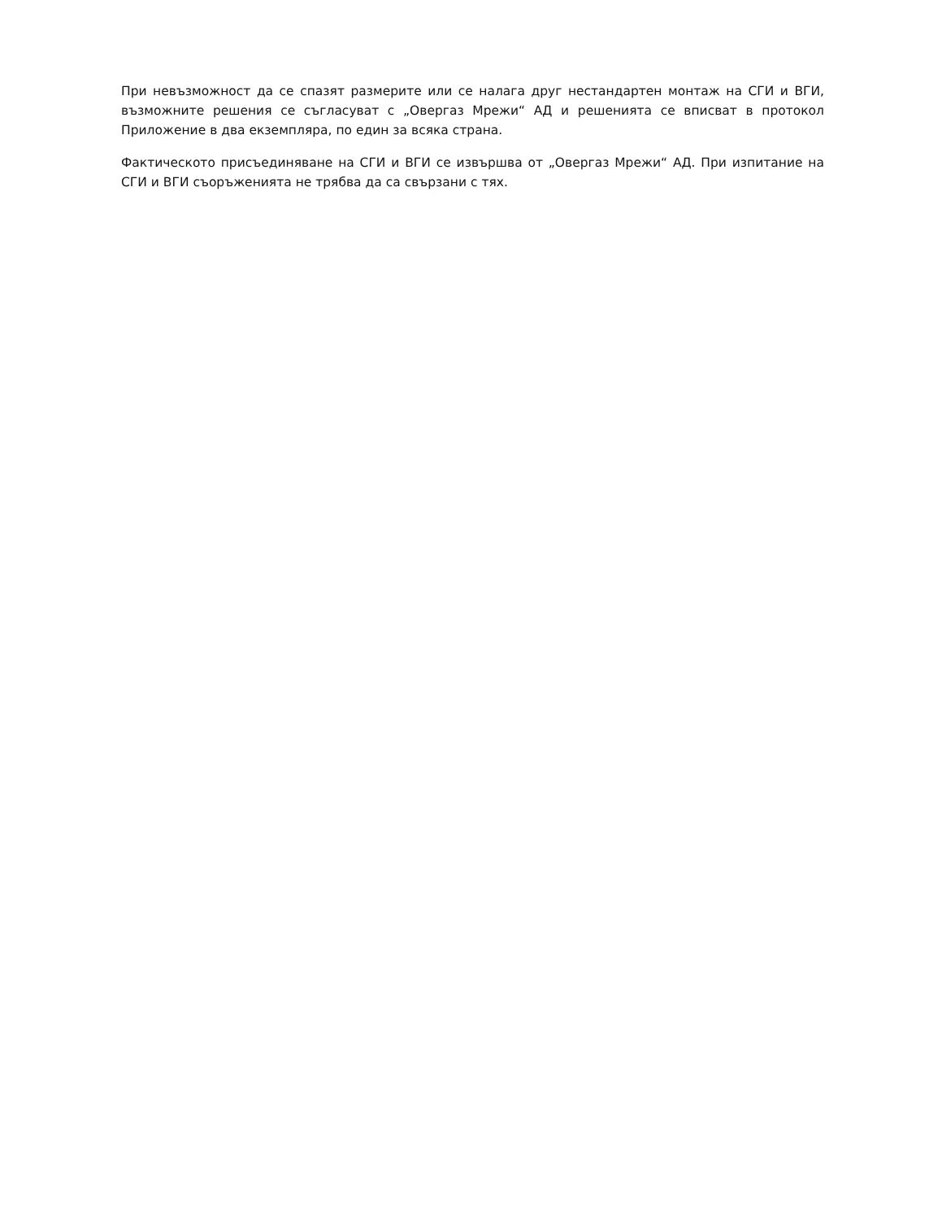При невъзможност да се спазят размерите или се налага друг нестандартен монтаж на СГИ и ВГИ, възможните решения се съгласуват с „Овергаз Мрежи“ АД и решенията се вписват в протокол Приложение в два екземпляра, по един за всяка страна.
Фактическото присъединяване на СГИ и ВГИ се извършва от „Овергаз Мрежи“ АД. При изпитание на СГИ и ВГИ съоръженията не трябва да са свързани с тях.